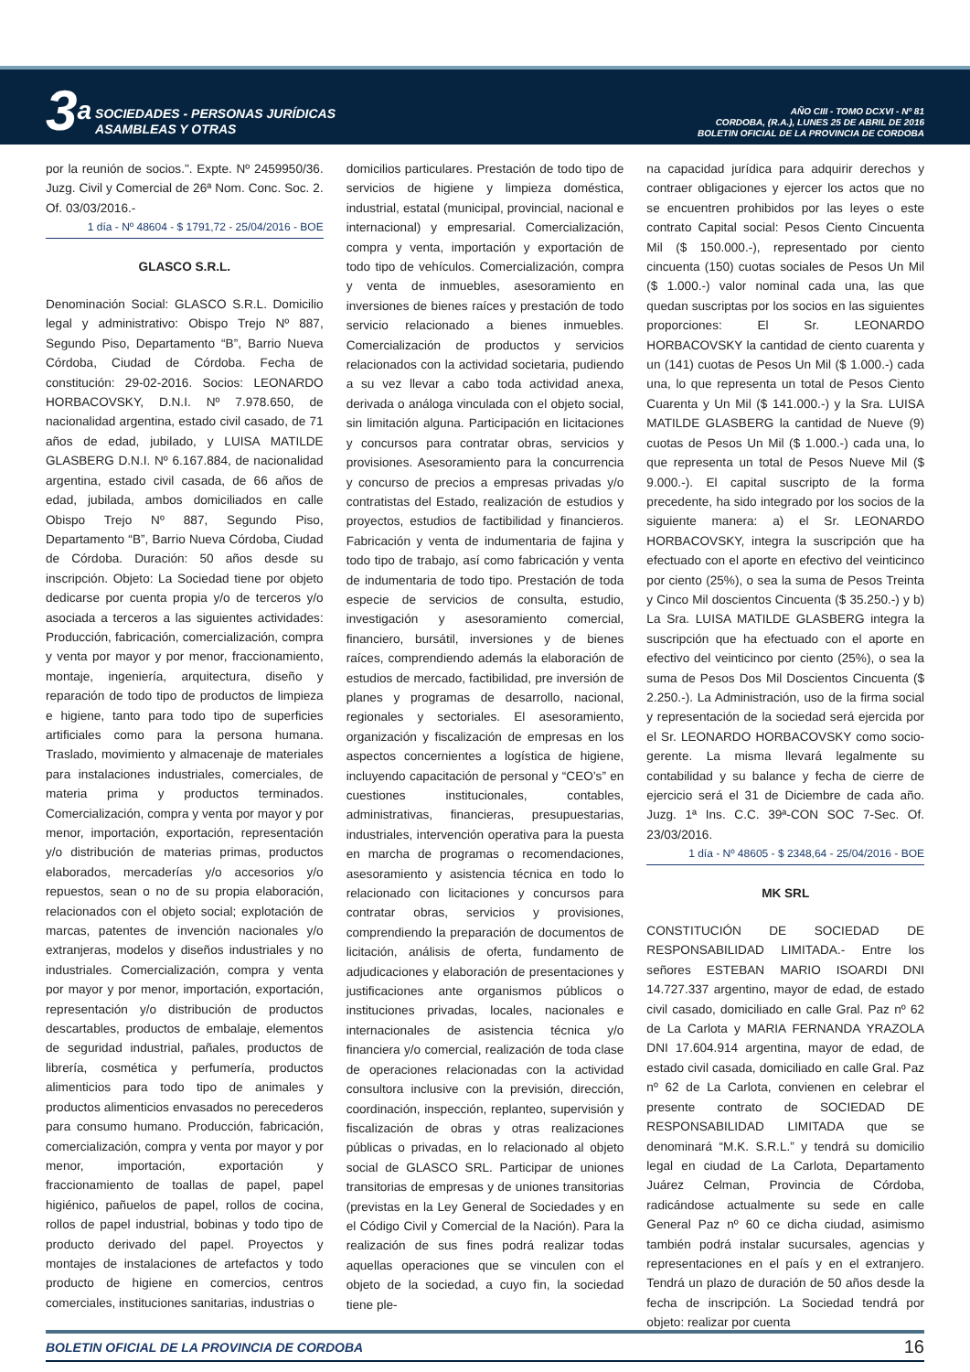3<sup>a</sup> SOCIEDADES - PERSONAS JURÍDICAS
ASAMBLEAS Y OTRAS
AÑO CIII - TOMO DCXVI - Nº 81
CORDOBA, (R.A.), LUNES 25 DE ABRIL DE 2016
BOLETIN OFICIAL DE LA PROVINCIA DE CORDOBA
por la reunión de socios.". Expte. Nº 2459950/36. Juzg. Civil y Comercial de 26ª Nom. Conc. Soc. 2. Of. 03/03/2016.-
1 día - Nº 48604 - $ 1791,72 - 25/04/2016 - BOE
GLASCO S.R.L.
Denominación Social: GLASCO S.R.L. Domicilio legal y administrativo: Obispo Trejo Nº 887, Segundo Piso, Departamento “B”, Barrio Nueva Córdoba, Ciudad de Córdoba. Fecha de constitución: 29-02-2016. Socios: LEONARDO HORBACOVSKY, D.N.I. Nº 7.978.650, de nacionalidad argentina, estado civil casado, de 71 años de edad, jubilado, y LUISA MATILDE GLASBERG D.N.I. Nº 6.167.884, de nacionalidad argentina, estado civil casada, de 66 años de edad, jubilada, ambos domiciliados en calle Obispo Trejo Nº 887, Segundo Piso, Departamento “B”, Barrio Nueva Córdoba, Ciudad de Córdoba. Duración: 50 años desde su inscripción. Objeto: La Sociedad tiene por objeto dedicarse por cuenta propia y/o de terceros y/o asociada a terceros a las siguientes actividades: Producción, fabricación, comercialización, compra y venta por mayor y por menor, fraccionamiento, montaje, ingeniería, arquitectura, diseño y reparación de todo tipo de productos de limpieza e higiene, tanto para todo tipo de superficies artificiales como para la persona humana. Traslado, movimiento y almacenaje de materiales para instalaciones industriales, comerciales, de materia prima y productos terminados. Comercialización, compra y venta por mayor y por menor, importación, exportación, representación y/o distribución de materias primas, productos elaborados, mercaderías y/o accesorios y/o repuestos, sean o no de su propia elaboración, relacionados con el objeto social; explotación de marcas, patentes de invención nacionales y/o extranjeras, modelos y diseños industriales y no industriales. Comercialización, compra y venta por mayor y por menor, importación, exportación, representación y/o distribución de productos descartables, productos de embalaje, elementos de seguridad industrial, pañales, productos de librería, cosmética y perfumería, productos alimenticios para todo tipo de animales y productos alimenticios envasados no perecederos para consumo humano. Producción, fabricación, comercialización, compra y venta por mayor y por menor, importación, exportación y fraccionamiento de toallas de papel, papel higiénico, pañuelos de papel, rollos de cocina, rollos de papel industrial, bobinas y todo tipo de producto derivado del papel. Proyectos y montajes de instalaciones de artefactos y todo producto de higiene en comercios, centros comerciales, instituciones sanitarias, industrias o
domicilios particulares. Prestación de todo tipo de servicios de higiene y limpieza doméstica, industrial, estatal (municipal, provincial, nacional e internacional) y empresarial. Comercialización, compra y venta, importación y exportación de todo tipo de vehículos. Comercialización, compra y venta de inmuebles, asesoramiento en inversiones de bienes raíces y prestación de todo servicio relacionado a bienes inmuebles. Comercialización de productos y servicios relacionados con la actividad societaria, pudiendo a su vez llevar a cabo toda actividad anexa, derivada o análoga vinculada con el objeto social, sin limitación alguna. Participación en licitaciones y concursos para contratar obras, servicios y provisiones. Asesoramiento para la concurrencia y concurso de precios a empresas privadas y/o contratistas del Estado, realización de estudios y proyectos, estudios de factibilidad y financieros. Fabricación y venta de indumentaria de fajina y todo tipo de trabajo, así como fabricación y venta de indumentaria de todo tipo. Prestación de toda especie de servicios de consulta, estudio, investigación y asesoramiento comercial, financiero, bursátil, inversiones y de bienes raíces, comprendiendo además la elaboración de estudios de mercado, factibilidad, pre inversión de planes y programas de desarrollo, nacional, regionales y sectoriales. El asesoramiento, organización y fiscalización de empresas en los aspectos concernientes a logística de higiene, incluyendo capacitación de personal y “CEO’s” en cuestiones institucionales, contables, administrativas, financieras, presupuestarias, industriales, intervención operativa para la puesta en marcha de programas o recomendaciones, asesoramiento y asistencia técnica en todo lo relacionado con licitaciones y concursos para contratar obras, servicios y provisiones, comprendiendo la preparación de documentos de licitación, análisis de oferta, fundamento de adjudicaciones y elaboración de presentaciones y justificaciones ante organismos públicos o instituciones privadas, locales, nacionales e internacionales de asistencia técnica y/o financiera y/o comercial, realización de toda clase de operaciones relacionadas con la actividad consultora inclusive con la previsión, dirección, coordinación, inspección, replanteo, supervisión y fiscalización de obras y otras realizaciones públicas o privadas, en lo relacionado al objeto social de GLASCO SRL. Participar de uniones transitorias de empresas y de uniones transitorias (previstas en la Ley General de Sociedades y en el Código Civil y Comercial de la Nación). Para la realización de sus fines podrá realizar todas aquellas operaciones que se vinculen con el objeto de la sociedad, a cuyo fin, la sociedad tiene ple-
na capacidad jurídica para adquirir derechos y contraer obligaciones y ejercer los actos que no se encuentren prohibidos por las leyes o este contrato Capital social: Pesos Ciento Cincuenta Mil ($ 150.000.-), representado por ciento cincuenta (150) cuotas sociales de Pesos Un Mil ($ 1.000.-) valor nominal cada una, las que quedan suscriptas por los socios en las siguientes proporciones: El Sr. LEONARDO HORBACOVSKY la cantidad de ciento cuarenta y un (141) cuotas de Pesos Un Mil ($ 1.000.-) cada una, lo que representa un total de Pesos Ciento Cuarenta y Un Mil ($ 141.000.-) y la Sra. LUISA MATILDE GLASBERG la cantidad de Nueve (9) cuotas de Pesos Un Mil ($ 1.000.-) cada una, lo que representa un total de Pesos Nueve Mil ($ 9.000.-). El capital suscripto de la forma precedente, ha sido integrado por los socios de la siguiente manera: a) el Sr. LEONARDO HORBACOVSKY, integra la suscripción que ha efectuado con el aporte en efectivo del veinticinco por ciento (25%), o sea la suma de Pesos Treinta y Cinco Mil doscientos Cincuenta ($ 35.250.-) y b) La Sra. LUISA MATILDE GLASBERG integra la suscripción que ha efectuado con el aporte en efectivo del veinticinco por ciento (25%), o sea la suma de Pesos Dos Mil Doscientos Cincuenta ($ 2.250.-). La Administración, uso de la firma social y representación de la sociedad será ejercida por el Sr. LEONARDO HORBACOVSKY como socio-gerente. La misma llevará legalmente su contabilidad y su balance y fecha de cierre de ejercicio será el 31 de Diciembre de cada año. Juzg. 1ª Ins. C.C. 39ª-CON SOC 7-Sec. Of. 23/03/2016.
1 día - Nº 48605 - $ 2348,64 - 25/04/2016 - BOE
MK SRL
CONSTITUCIÓN DE SOCIEDAD DE RESPONSABILIDAD LIMITADA.- Entre los señores ESTEBAN MARIO ISOARDI DNI 14.727.337 argentino, mayor de edad, de estado civil casado, domiciliado en calle Gral. Paz nº 62 de La Carlota y MARIA FERNANDA YRAZOLA DNI 17.604.914 argentina, mayor de edad, de estado civil casada, domiciliado en calle Gral. Paz nº 62 de La Carlota, convienen en celebrar el presente contrato de SOCIEDAD DE RESPONSABILIDAD LIMITADA que se denominará “M.K. S.R.L.” y tendrá su domicilio legal en ciudad de La Carlota, Departamento Juárez Celman, Provincia de Córdoba, radicándose actualmente su sede en calle General Paz nº 60 ce dicha ciudad, asimismo también podrá instalar sucursales, agencias y representaciones en el país y en el extranjero. Tendrá un plazo de duración de 50 años desde la fecha de inscripción. La Sociedad tendrá por objeto: realizar por cuenta
BOLETIN OFICIAL DE LA PROVINCIA DE CORDOBA 16